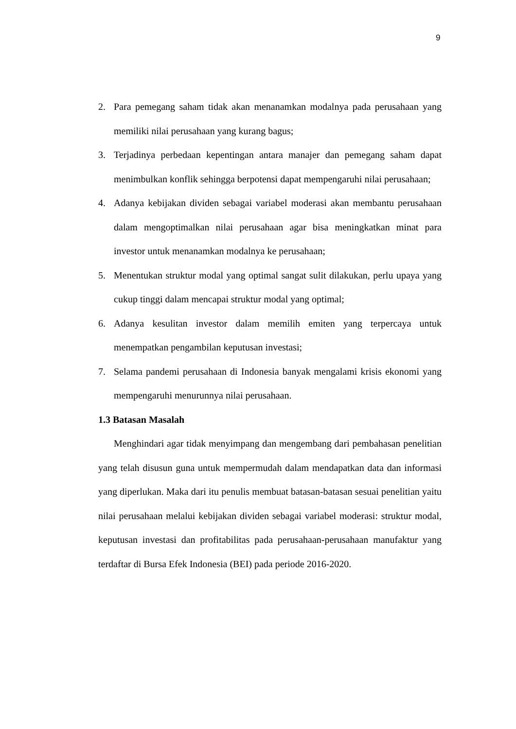9
2. Para pemegang saham tidak akan menanamkan modalnya pada perusahaan yang memiliki nilai perusahaan yang kurang bagus;
3. Terjadinya perbedaan kepentingan antara manajer dan pemegang saham dapat menimbulkan konflik sehingga berpotensi dapat mempengaruhi nilai perusahaan;
4. Adanya kebijakan dividen sebagai variabel moderasi akan membantu perusahaan dalam mengoptimalkan nilai perusahaan agar bisa meningkatkan minat para investor untuk menanamkan modalnya ke perusahaan;
5. Menentukan struktur modal yang optimal sangat sulit dilakukan, perlu upaya yang cukup tinggi dalam mencapai struktur modal yang optimal;
6. Adanya kesulitan investor dalam memilih emiten yang terpercaya untuk menempatkan pengambilan keputusan investasi;
7. Selama pandemi perusahaan di Indonesia banyak mengalami krisis ekonomi yang mempengaruhi menurunnya nilai perusahaan.
1.3 Batasan Masalah
Menghindari agar tidak menyimpang dan mengembang dari pembahasan penelitian yang telah disusun guna untuk mempermudah dalam mendapatkan data dan informasi yang diperlukan. Maka dari itu penulis membuat batasan-batasan sesuai penelitian yaitu nilai perusahaan melalui kebijakan dividen sebagai variabel moderasi: struktur modal, keputusan investasi dan profitabilitas pada perusahaan-perusahaan manufaktur yang terdaftar di Bursa Efek Indonesia (BEI) pada periode 2016-2020.